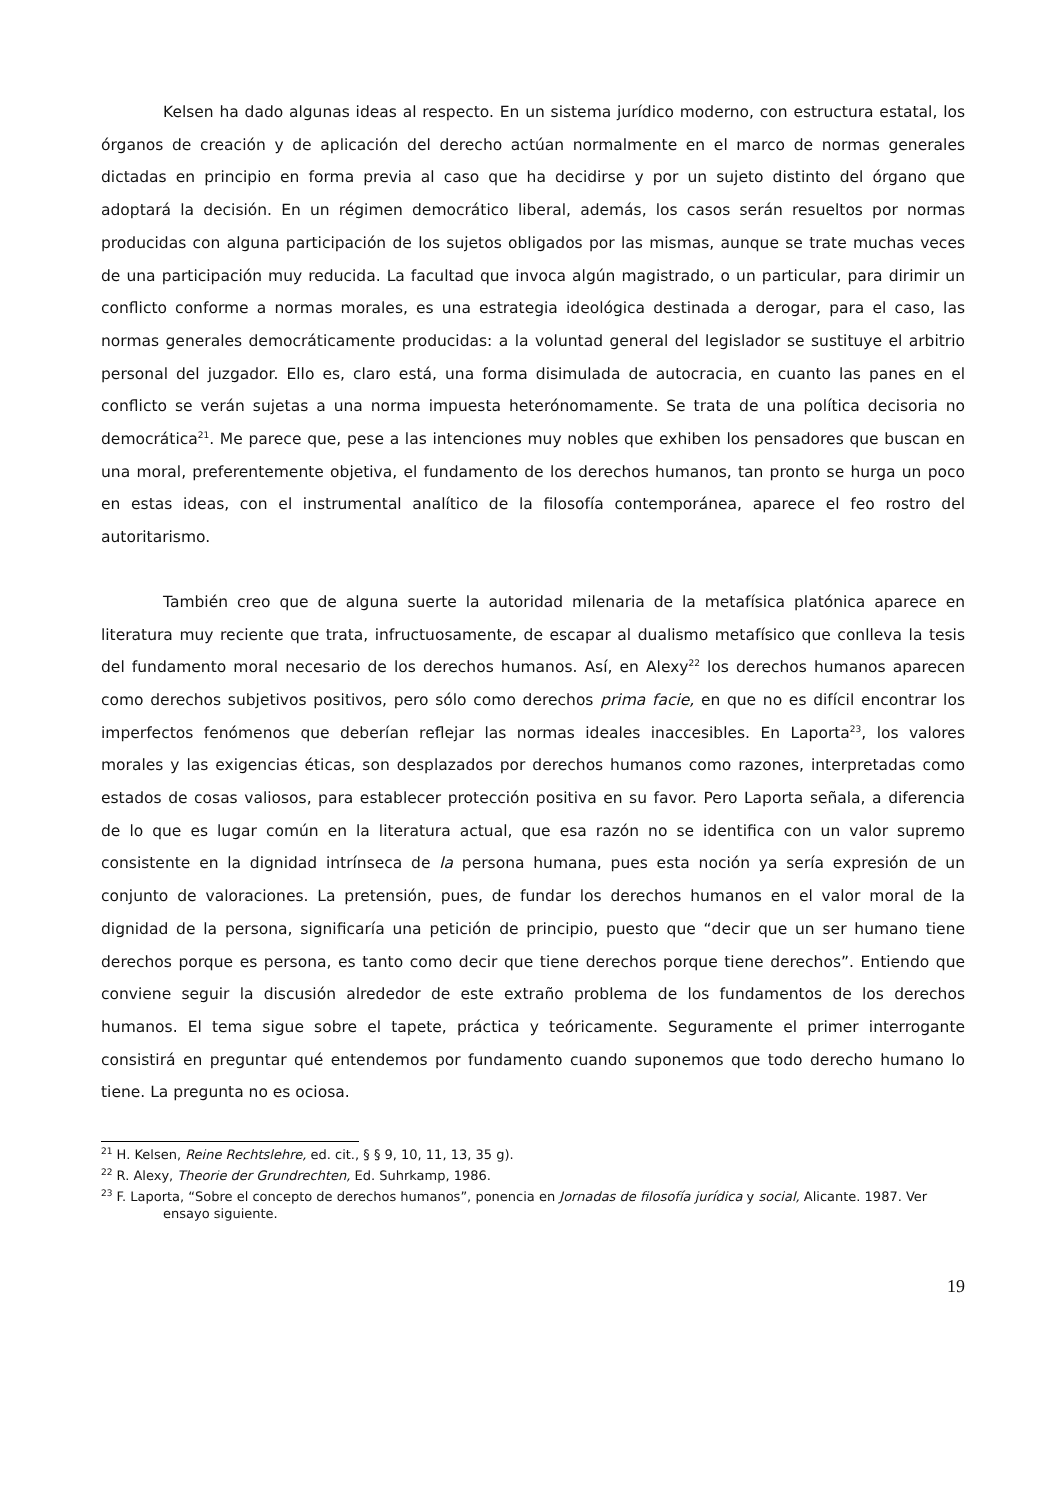Kelsen ha dado algunas ideas al respecto. En un sistema jurídico moderno, con estructura estatal, los órganos de creación y de aplicación del derecho actúan normalmente en el marco de normas generales dictadas en principio en forma previa al caso que ha decidirse y por un sujeto distinto del órgano que adoptará la decisión. En un régimen democrático liberal, además, los casos serán resueltos por normas producidas con alguna participación de los sujetos obligados por las mismas, aunque se trate muchas veces de una participación muy reducida. La facultad que invoca algún magistrado, o un particular, para dirimir un conflicto conforme a normas morales, es una estrategia ideológica destinada a derogar, para el caso, las normas generales democráticamente producidas: a la voluntad general del legislador se sustituye el arbitrio personal del juzgador. Ello es, claro está, una forma disimulada de autocracia, en cuanto las panes en el conflicto se verán sujetas a una norma impuesta heterónomamente. Se trata de una política decisoria no democrática<sup>21</sup>. Me parece que, pese a las intenciones muy nobles que exhiben los pensadores que buscan en una moral, preferentemente objetiva, el fundamento de los derechos humanos, tan pronto se hurga un poco en estas ideas, con el instrumental analítico de la filosofía contemporánea, aparece el feo rostro del autoritarismo.
También creo que de alguna suerte la autoridad milenaria de la metafísica platónica aparece en literatura muy reciente que trata, infructuosamente, de escapar al dualismo metafísico que conlleva la tesis del fundamento moral necesario de los derechos humanos. Así, en Alexy<sup>22</sup> los derechos humanos aparecen como derechos subjetivos positivos, pero sólo como derechos prima facie, en que no es difícil encontrar los imperfectos fenómenos que deberían reflejar las normas ideales inaccesibles. En Laporta<sup>23</sup>, los valores morales y las exigencias éticas, son desplazados por derechos humanos como razones, interpretadas como estados de cosas valiosos, para establecer protección positiva en su favor. Pero Laporta señala, a diferencia de lo que es lugar común en la literatura actual, que esa razón no se identifica con un valor supremo consistente en la dignidad intrínseca de la persona humana, pues esta noción ya sería expresión de un conjunto de valoraciones. La pretensión, pues, de fundar los derechos humanos en el valor moral de la dignidad de la persona, significaría una petición de principio, puesto que “decir que un ser humano tiene derechos porque es persona, es tanto como decir que tiene derechos porque tiene derechos”. Entiendo que conviene seguir la discusión alrededor de este extraño problema de los fundamentos de los derechos humanos. El tema sigue sobre el tapete, práctica y teóricamente. Seguramente el primer interrogante consistirá en preguntar qué entendemos por fundamento cuando suponemos que todo derecho humano lo tiene. La pregunta no es ociosa.
<sup>21</sup> H. Kelsen, Reine Rechtslehre, ed. cit., § § 9, 10, 11, 13, 35 g).
<sup>22</sup> R. Alexy, Theorie der Grundrechten, Ed. Suhrkamp, 1986.
<sup>23</sup> F. Laporta, “Sobre el concepto de derechos humanos”, ponencia en Jornadas de filosofía jurídica y social, Alicante. 1987. Ver ensayo siguiente.
19